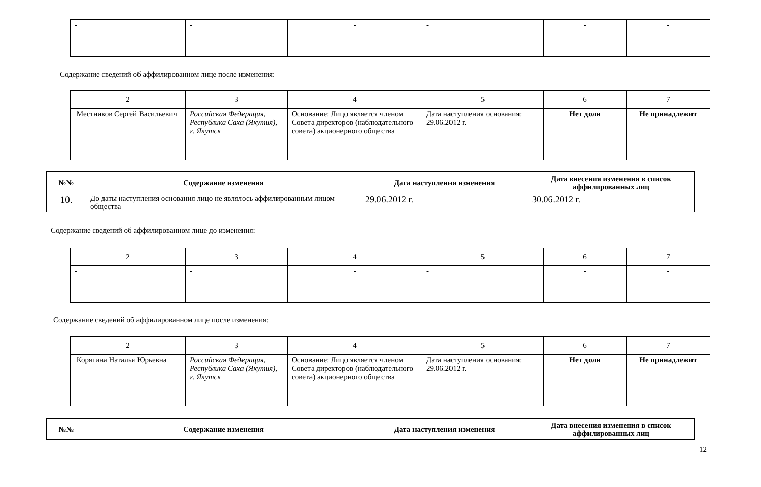| - | - | - | - | - | - |
Содержание сведений об аффилированном лице после изменения:
| 2 | 3 | 4 | 5 | 6 | 7 |
| Местников Сергей Васильевич | Российская Федерация, Республика Саха (Якутия), г. Якутск | Основание: Лицо является членом Совета директоров (наблюдательного совета) акционерного общества | Дата наступления основания: 29.06.2012 г. | Нет доли | Не принадлежит |
| №№ | Содержание изменения | Дата наступления изменения | Дата внесения изменения в список аффилированных лиц |
| --- | --- | --- | --- |
| 10. | До даты наступления основания лицо не являлось аффилированным лицом общества | 29.06.2012 г. | 30.06.2012 г. |
Содержание сведений об аффилированном лице до изменения:
| 2 | 3 | 4 | 5 | 6 | 7 |
| - | - | - | - | - | - |
Содержание сведений об аффилированном лице после изменения:
| 2 | 3 | 4 | 5 | 6 | 7 |
| Корягина Наталья Юрьевна | Российская Федерация, Республика Саха (Якутия), г. Якутск | Основание: Лицо является членом Совета директоров (наблюдательного совета) акционерного общества | Дата наступления основания: 29.06.2012 г. | Нет доли | Не принадлежит |
| №№ | Содержание изменения | Дата наступления изменения | Дата внесения изменения в список аффилированных лиц |
| --- | --- | --- | --- |
12